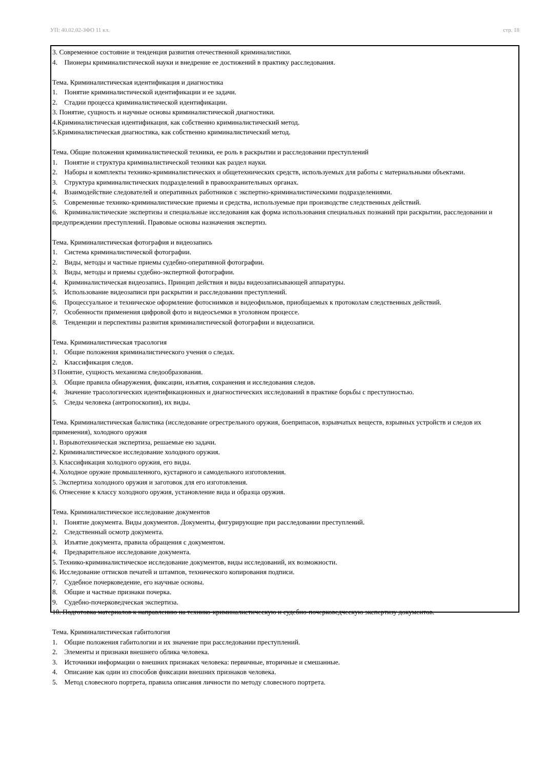УП: 40.02.02-ЗФО 11 кл. стр. 18
3. Современное состояние и тенденция развития отечественной криминалистики.
4. Пионеры криминалистической науки и внедрение ее достижений в практику расследования.
Тема. Криминалистическая идентификация и диагностика
1. Понятие криминалистической идентификации и ее задачи.
2. Стадии процесса криминалистической идентификации.
3. Понятие, сущность и научные основы криминалистической диагностики.
4.Криминалистическая идентификация, как собственно криминалистический метод.
5.Криминалистическая диагностика, как собственно криминалистический метод.
Тема. Общие положения криминалистической техники, ее роль в раскрытии и расследовании преступлений
1. Понятие и структура криминалистической техники как раздел науки.
2. Наборы и комплекты технико-криминалистических и общетехнических средств, используемых для работы с материальными объектами.
3. Структура криминалистических подразделений в правоохранительных органах.
4. Взаимодействие следователей и оперативных работников с экспертно-криминалистическими подразделениями.
5. Современные технико-криминалистические приемы и средства, используемые при производстве следственных действий.
6. Криминалистические экспертизы и специальные исследования как форма использования специальных познаний при раскрытии, расследовании и предупреждении преступлений. Правовые основы назначения экспертиз.
Тема. Криминалистическая фотография и видеозапись
1. Система криминалистической фотографии.
2. Виды, методы и частные приемы судебно-оперативной фотографии.
3. Виды, методы и приемы судебно-экспертной фотографии.
4. Криминалистическая видеозапись. Принцип действия и виды видеозаписывающей аппаратуры.
5. Использование видеозаписи при раскрытии и расследовании преступлений.
6. Процессуальное и техническое оформление фотоснимков и видеофильмов, приобщаемых к протоколам следственных действий.
7. Особенности применения цифровой фото и видеосъемки в уголовном процессе.
8. Тенденции и перспективы развития криминалистической фотографии и видеозаписи.
Тема. Криминалистическая трасология
1. Общие положения криминалистического учения о следах.
2. Классификация следов.
3 Понятие, сущность механизма следообразования.
3. Общие правила обнаружения, фиксации, изъятия, сохранения и исследования следов.
4. Значение трасологических идентификационных и диагностических исследований в практике борьбы с преступностью.
5. Следы человека (антропоскопия), их виды.
Тема. Криминалистическая балистика (исследование огрестрельного оружия, боеприпасов, взрывчатых веществ, взрывных устройств и следов их применения), холодного оружия
1. Взрывотехническая экспертиза, решаемые ею задачи.
2. Криминалистическое исследование холодного оружия.
3. Классификация холодного оружия, его виды.
4. Холодное оружие промышленного, кустарного и самодельного изготовления.
5. Экспертиза холодного оружия и заготовок для его изготовления.
6. Отнесение к классу холодного оружия, установление вида и образца оружия.
Тема. Криминалистическое исследование документов
1. Понятие документа. Виды документов. Документы, фигурирующие при расследовании преступлений.
2. Следственный осмотр документа.
3. Изъятие документа, правила обращения с документом.
4. Предварительное исследование документа.
5. Технико-криминалистическое исследование документов, виды исследований, их возможности.
6. Исследование оттисков печатей и штампов, технического копирования подписи.
7. Судебное почерковедение, его научные основы.
8. Общие и частные признаки почерка.
9. Судебно-почерковедческая экспертиза.
10. Подготовка материалов к направлению на технико-криминалистическую и судебно-почерковедческую экспертизу документов.
Тема. Криминалистическая габитология
1. Общие положения габитологии и их значение при расследовании преступлений.
2. Элементы и признаки внешнего облика человека.
3. Источники информации о внешних признаках человека: первичные, вторичные и смешанные.
4. Описание как один из способов фиксации внешних признаков человека.
5. Метод словесного портрета, правила описания личности по методу словесного портрета.